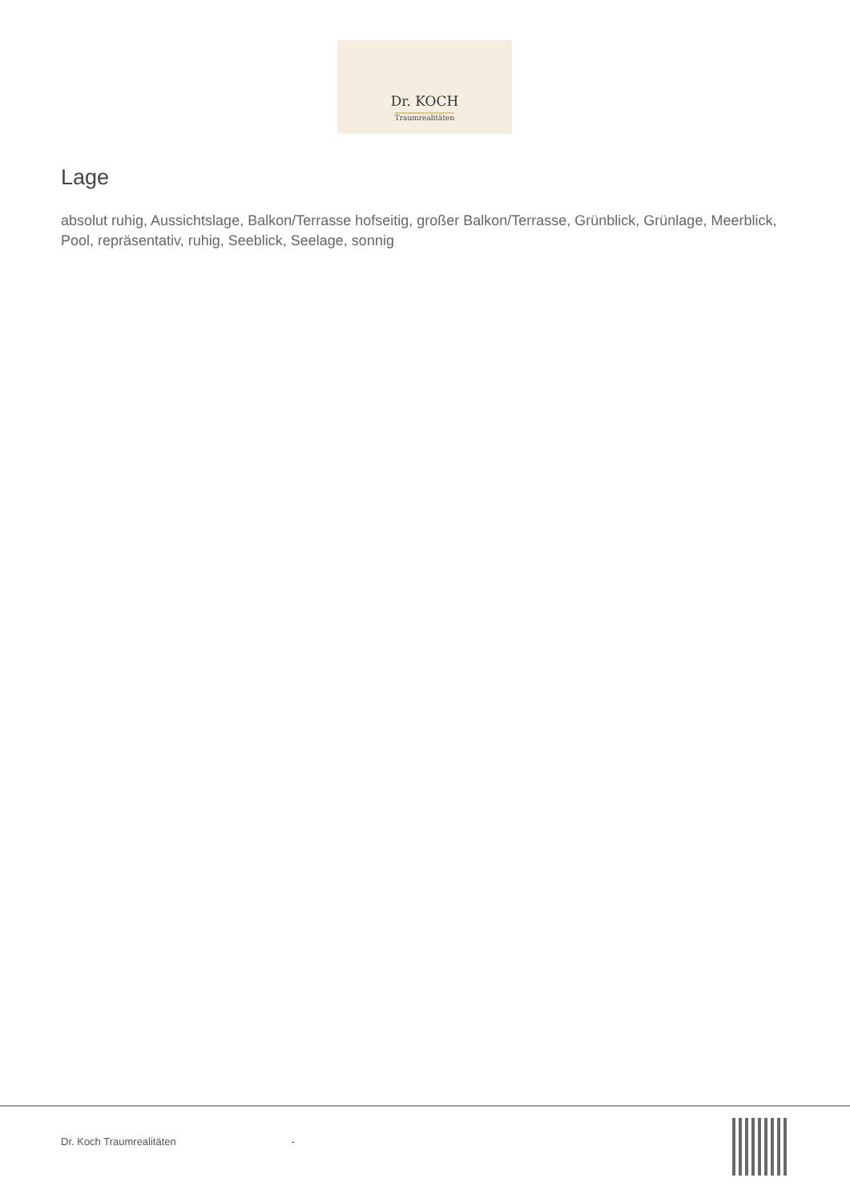Dr. KOCH
Traumrealitäten
Lage
absolut ruhig, Aussichtslage, Balkon/Terrasse hofseitig, großer Balkon/Terrasse, Grünblick, Grünlage, Meerblick, Pool, repräsentativ, ruhig, Seeblick, Seelage, sonnig
Dr. Koch Traumrealitäten -